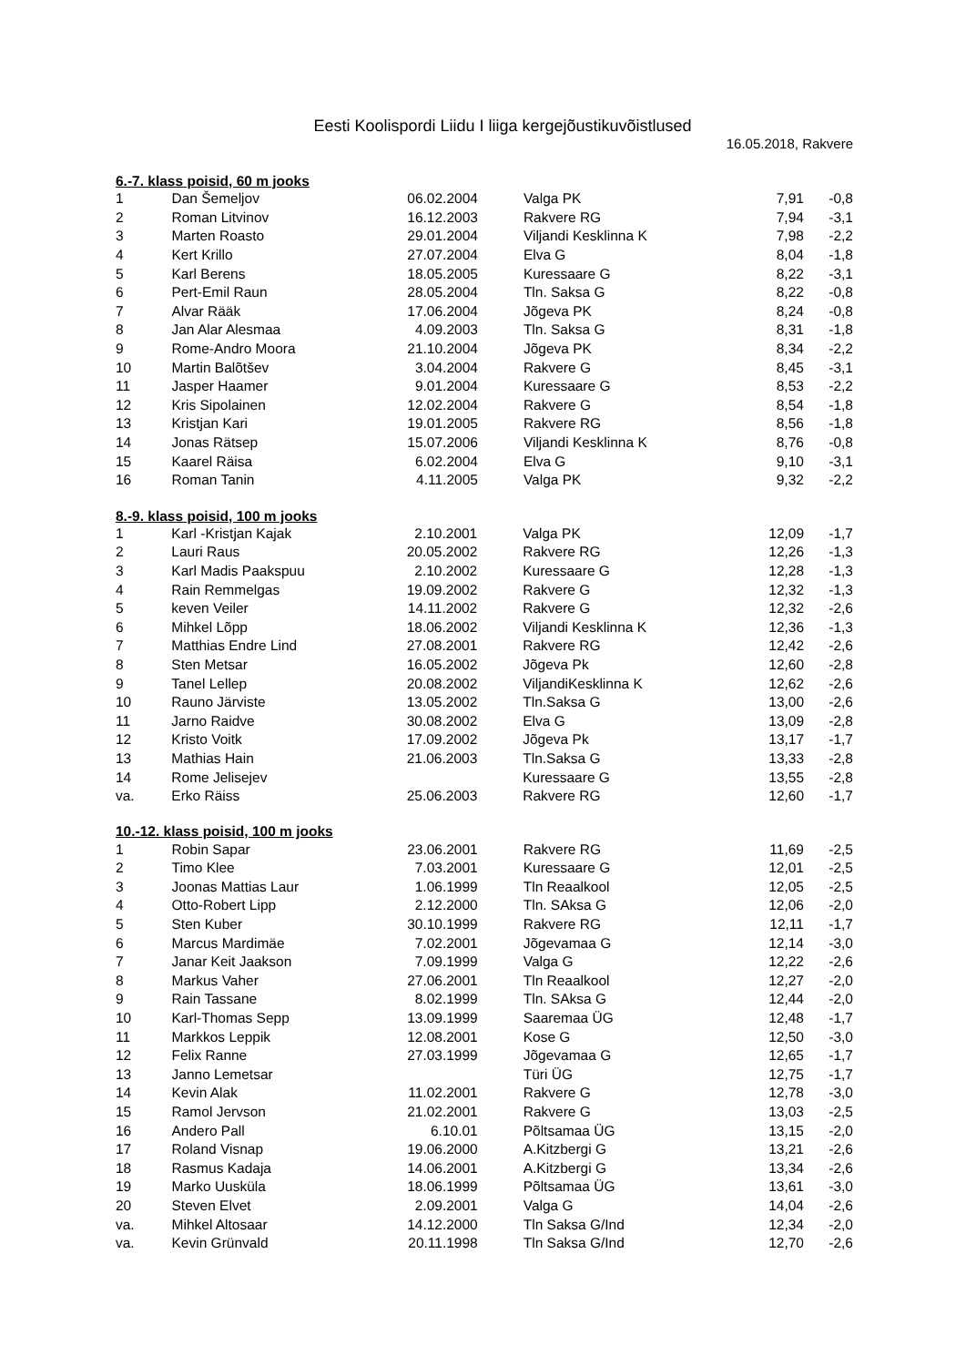Eesti Koolispordi Liidu I liiga kergejõustikuvõistlused
16.05.2018, Rakvere
| 6.-7. klass poisid, 60 m jooks | | | | | |
| --- | --- | --- | --- | --- | --- |
| 1 | Dan Šemeljov | 06.02.2004 | Valga PK | 7,91 | -0,8 |
| 2 | Roman Litvinov | 16.12.2003 | Rakvere RG | 7,94 | -3,1 |
| 3 | Marten Roasto | 29.01.2004 | Viljandi Kesklinna K | 7,98 | -2,2 |
| 4 | Kert Krillo | 27.07.2004 | Elva G | 8,04 | -1,8 |
| 5 | Karl Berens | 18.05.2005 | Kuressaare G | 8,22 | -3,1 |
| 6 | Pert-Emil Raun | 28.05.2004 | Tln. Saksa G | 8,22 | -0,8 |
| 7 | Alvar Rääk | 17.06.2004 | Jõgeva PK | 8,24 | -0,8 |
| 8 | Jan Alar Alesmaa | 4.09.2003 | Tln. Saksa G | 8,31 | -1,8 |
| 9 | Rome-Andro Moora | 21.10.2004 | Jõgeva PK | 8,34 | -2,2 |
| 10 | Martin Balõtšev | 3.04.2004 | Rakvere G | 8,45 | -3,1 |
| 11 | Jasper Haamer | 9.01.2004 | Kuressaare G | 8,53 | -2,2 |
| 12 | Kris Sipolainen | 12.02.2004 | Rakvere G | 8,54 | -1,8 |
| 13 | Kristjan Kari | 19.01.2005 | Rakvere RG | 8,56 | -1,8 |
| 14 | Jonas Rätsep | 15.07.2006 | Viljandi Kesklinna K | 8,76 | -0,8 |
| 15 | Kaarel Räisa | 6.02.2004 | Elva G | 9,10 | -3,1 |
| 16 | Roman Tanin | 4.11.2005 | Valga PK | 9,32 | -2,2 |
| 8.-9. klass poisid, 100 m jooks | | | | | |
| --- | --- | --- | --- | --- | --- |
| 1 | Karl -Kristjan Kajak | 2.10.2001 | Valga PK | 12,09 | -1,7 |
| 2 | Lauri Raus | 20.05.2002 | Rakvere RG | 12,26 | -1,3 |
| 3 | Karl Madis Paakspuu | 2.10.2002 | Kuressaare G | 12,28 | -1,3 |
| 4 | Rain Remmelgas | 19.09.2002 | Rakvere G | 12,32 | -1,3 |
| 5 | keven Veiler | 14.11.2002 | Rakvere G | 12,32 | -2,6 |
| 6 | Mihkel Lõpp | 18.06.2002 | Viljandi Kesklinna K | 12,36 | -1,3 |
| 7 | Matthias Endre Lind | 27.08.2001 | Rakvere RG | 12,42 | -2,6 |
| 8 | Sten Metsar | 16.05.2002 | Jõgeva Pk | 12,60 | -2,8 |
| 9 | Tanel Lellep | 20.08.2002 | ViljandiKesklinna K | 12,62 | -2,6 |
| 10 | Rauno Järviste | 13.05.2002 | Tln.Saksa G | 13,00 | -2,6 |
| 11 | Jarno Raidve | 30.08.2002 | Elva G | 13,09 | -2,8 |
| 12 | Kristo Voitk | 17.09.2002 | Jõgeva Pk | 13,17 | -1,7 |
| 13 | Mathias Hain | 21.06.2003 | Tln.Saksa G | 13,33 | -2,8 |
| 14 | Rome Jelisejev | | Kuressaare G | 13,55 | -2,8 |
| va. | Erko Räiss | 25.06.2003 | Rakvere RG | 12,60 | -1,7 |
| 10.-12. klass poisid, 100 m jooks | | | | | |
| --- | --- | --- | --- | --- | --- |
| 1 | Robin Sapar | 23.06.2001 | Rakvere RG | 11,69 | -2,5 |
| 2 | Timo Klee | 7.03.2001 | Kuressaare G | 12,01 | -2,5 |
| 3 | Joonas Mattias Laur | 1.06.1999 | Tln Reaalkool | 12,05 | -2,5 |
| 4 | Otto-Robert Lipp | 2.12.2000 | Tln. SAksa G | 12,06 | -2,0 |
| 5 | Sten Kuber | 30.10.1999 | Rakvere RG | 12,11 | -1,7 |
| 6 | Marcus Mardimäe | 7.02.2001 | Jõgevamaa G | 12,14 | -3,0 |
| 7 | Janar Keit Jaakson | 7.09.1999 | Valga G | 12,22 | -2,6 |
| 8 | Markus Vaher | 27.06.2001 | Tln Reaalkool | 12,27 | -2,0 |
| 9 | Rain Tassane | 8.02.1999 | Tln. SAksa G | 12,44 | -2,0 |
| 10 | Karl-Thomas Sepp | 13.09.1999 | Saaremaa ÜG | 12,48 | -1,7 |
| 11 | Markkos Leppik | 12.08.2001 | Kose G | 12,50 | -3,0 |
| 12 | Felix Ranne | 27.03.1999 | Jõgevamaa G | 12,65 | -1,7 |
| 13 | Janno Lemetsar | | Türi ÜG | 12,75 | -1,7 |
| 14 | Kevin Alak | 11.02.2001 | Rakvere G | 12,78 | -3,0 |
| 15 | Ramol Jervson | 21.02.2001 | Rakvere G | 13,03 | -2,5 |
| 16 | Andero Pall | 6.10.01 | Põltsamaa ÜG | 13,15 | -2,0 |
| 17 | Roland Visnap | 19.06.2000 | A.Kitzbergi G | 13,21 | -2,6 |
| 18 | Rasmus Kadaja | 14.06.2001 | A.Kitzbergi G | 13,34 | -2,6 |
| 19 | Marko Uusküla | 18.06.1999 | Põltsamaa ÜG | 13,61 | -3,0 |
| 20 | Steven Elvet | 2.09.2001 | Valga G | 14,04 | -2,6 |
| va. | Mihkel Altosaar | 14.12.2000 | Tln Saksa G/Ind | 12,34 | -2,0 |
| va. | Kevin Grünvald | 20.11.1998 | Tln Saksa G/Ind | 12,70 | -2,6 |